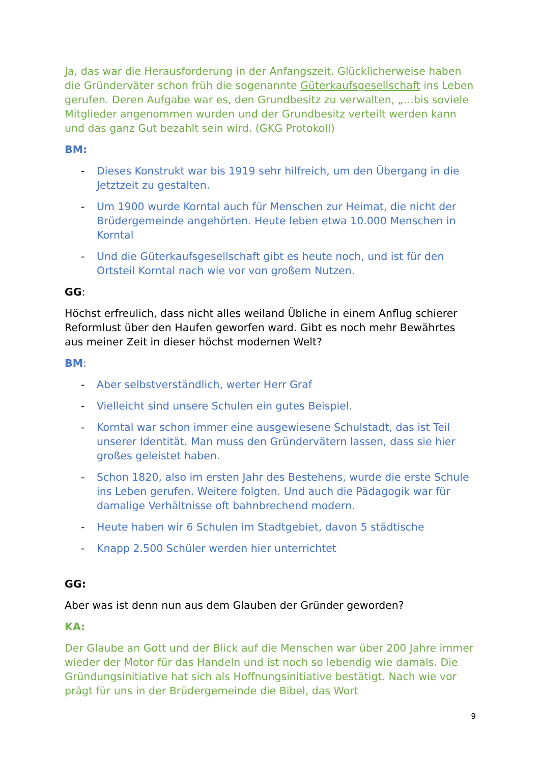Ja, das war die Herausforderung in der Anfangszeit. Glücklicherweise haben die Gründerväter schon früh die sogenannte Güterkaufsgesellschaft ins Leben gerufen. Deren Aufgabe war es, den Grundbesitz zu verwalten, „…bis soviele Mitglieder angenommen wurden und der Grundbesitz verteilt werden kann und das ganz Gut bezahlt sein wird. (GKG Protokoll)
BM:
- Dieses Konstrukt war bis 1919 sehr hilfreich, um den Übergang in die Jetztzeit zu gestalten.
- Um 1900 wurde Korntal auch für Menschen zur Heimat, die nicht der Brüdergemeinde angehörten. Heute leben etwa 10.000 Menschen in Korntal
- Und die Güterkaufsgesellschaft gibt es heute noch, und ist für den Ortsteil Korntal nach wie vor von großem Nutzen.
GG:
Höchst erfreulich, dass nicht alles weiland Übliche in einem Anflug schierer Reformlust über den Haufen geworfen ward. Gibt es noch mehr Bewährtes aus meiner Zeit in dieser höchst modernen Welt?
BM:
- Aber selbstverständlich, werter Herr Graf
- Vielleicht sind unsere Schulen ein gutes Beispiel.
- Korntal war schon immer eine ausgewiesene Schulstadt, das ist Teil unserer Identität. Man muss den Gründervätern lassen, dass sie hier großes geleistet haben.
- Schon 1820, also im ersten Jahr des Bestehens, wurde die erste Schule ins Leben gerufen. Weitere folgten. Und auch die Pädagogik war für damalige Verhältnisse oft bahnbrechend modern.
- Heute haben wir 6 Schulen im Stadtgebiet, davon 5 städtische
- Knapp 2.500 Schüler werden hier unterrichtet
GG:
Aber was ist denn nun aus dem Glauben der Gründer geworden?
KA:
Der Glaube an Gott und der Blick auf die Menschen war über 200 Jahre immer wieder der Motor für das Handeln und ist noch so lebendig wie damals. Die Gründungsinitiative hat sich als Hoffnungsinitiative bestätigt. Nach wie vor prägt für uns in der Brüdergemeinde die Bibel, das Wort
9